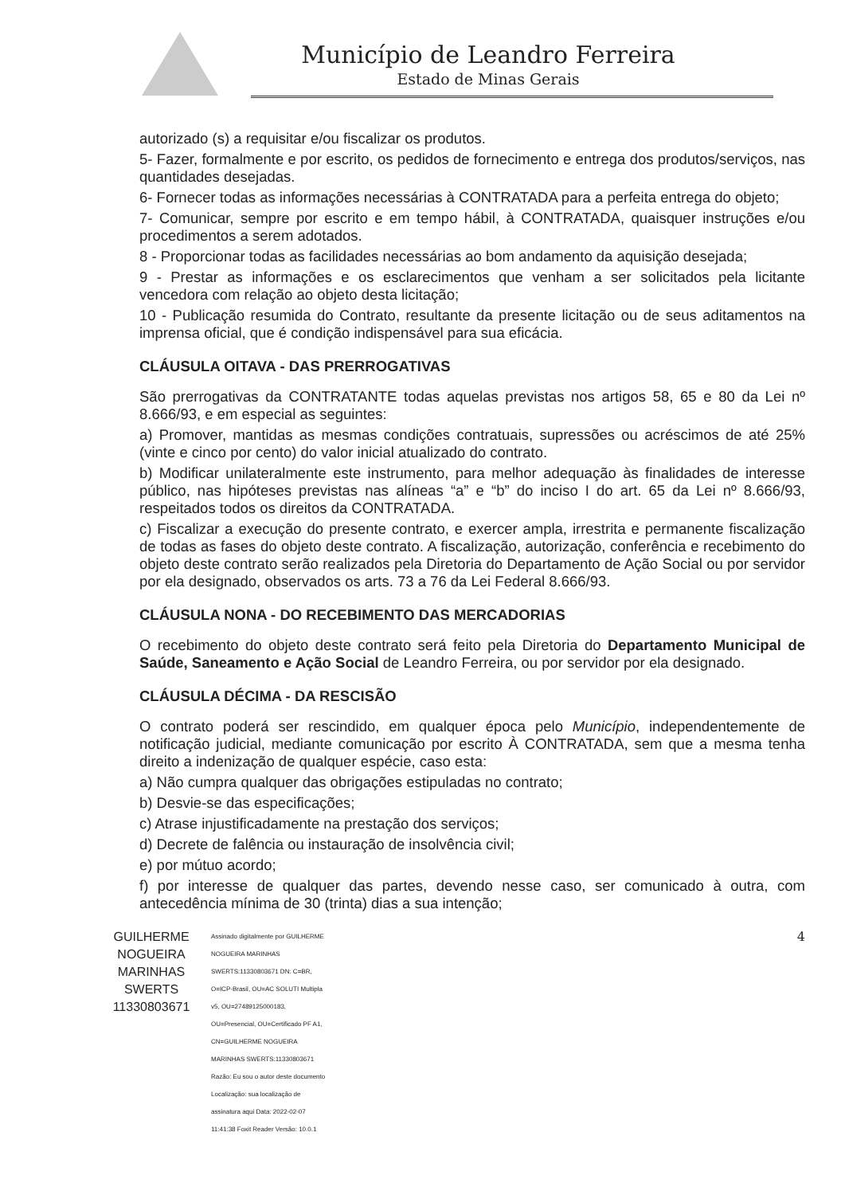Município de Leandro Ferreira
Estado de Minas Gerais
autorizado (s) a requisitar e/ou fiscalizar os produtos.
5- Fazer, formalmente e por escrito, os pedidos de fornecimento e entrega dos produtos/serviços, nas quantidades desejadas.
6- Fornecer todas as informações necessárias à CONTRATADA para a perfeita entrega do objeto;
7- Comunicar, sempre por escrito e em tempo hábil, à CONTRATADA, quaisquer instruções e/ou procedimentos a serem adotados.
8 - Proporcionar todas as facilidades necessárias ao bom andamento da aquisição desejada;
9 - Prestar as informações e os esclarecimentos que venham a ser solicitados pela licitante vencedora com relação ao objeto desta licitação;
10 - Publicação resumida do Contrato, resultante da presente licitação ou de seus aditamentos na imprensa oficial, que é condição indispensável para sua eficácia.
CLÁUSULA OITAVA - DAS PRERROGATIVAS
São prerrogativas da CONTRATANTE todas aquelas previstas nos artigos 58, 65 e 80 da Lei nº 8.666/93, e em especial as seguintes:
a) Promover, mantidas as mesmas condições contratuais, supressões ou acréscimos de até 25% (vinte e cinco por cento) do valor inicial atualizado do contrato.
b) Modificar unilateralmente este instrumento, para melhor adequação às finalidades de interesse público, nas hipóteses previstas nas alíneas “a” e “b” do inciso I do art. 65 da Lei nº 8.666/93, respeitados todos os direitos da CONTRATADA.
c) Fiscalizar a execução do presente contrato, e exercer ampla, irrestrita e permanente fiscalização de todas as fases do objeto deste contrato. A fiscalização, autorização, conferência e recebimento do objeto deste contrato serão realizados pela Diretoria do Departamento de Ação Social ou por servidor por ela designado, observados os arts. 73 a 76 da Lei Federal 8.666/93.
CLÁUSULA NONA - DO RECEBIMENTO DAS MERCADORIAS
O recebimento do objeto deste contrato será feito pela Diretoria do Departamento Municipal de Saúde, Saneamento e Ação Social de Leandro Ferreira, ou por servidor por ela designado.
CLÁUSULA DÉCIMA - DA RESCISÃO
O contrato poderá ser rescindido, em qualquer época pelo Município, independentemente de notificação judicial, mediante comunicação por escrito À CONTRATADA, sem que a mesma tenha direito a indenização de qualquer espécie, caso esta:
a) Não cumpra qualquer das obrigações estipuladas no contrato;
b) Desvie-se das especificações;
c) Atrase injustificadamente na prestação dos serviços;
d) Decrete de falência ou instauração de insolvência civil;
e) por mútuo acordo;
f) por interesse de qualquer das partes, devendo nesse caso, ser comunicado à outra, com antecedência mínima de 30 (trinta) dias a sua intenção;
GUILHERME NOGUEIRA MARINHAS SWERTS 11330803671
Assinado digitalmente por GUILHERME NOGUEIRA MARINHAS SWERTS:11330803671 DN: C=BR, O=ICP-Brasil, OU=AC SOLUTI Multipla v5, OU=27489125000183, OU=Presencial, OU=Certificado PF A1, CN=GUILHERME NOGUEIRA MARINHAS SWERTS:11330803671 Razão: Eu sou o autor deste documento Localização: sua localização de assinatura aqui Data: 2022-02-07 11:41:38 Foxit Reader Versão: 10.0.1
4